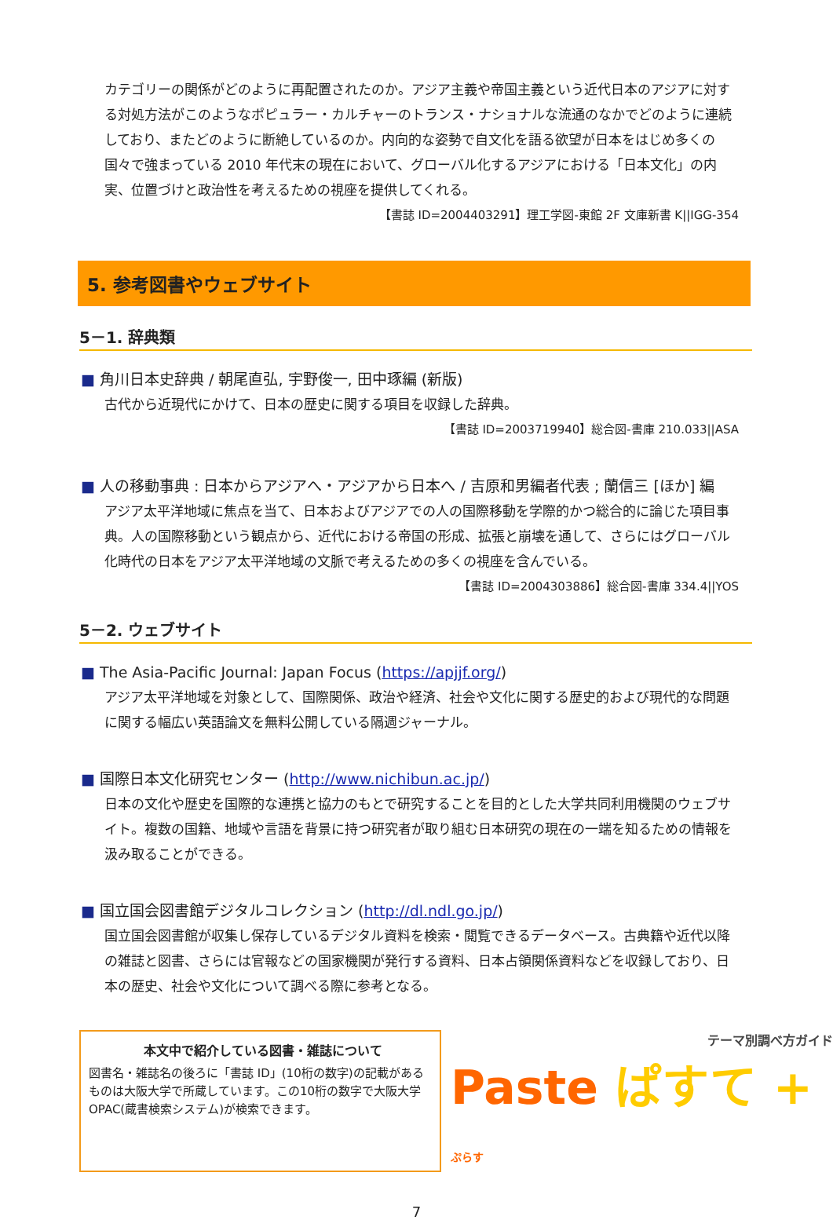カテゴリーの関係がどのように再配置されたのか。アジア主義や帝国主義という近代日本のアジアに対する対処方法がこのようなポピュラー・カルチャーのトランス・ナショナルな流通のなかでどのように連続しており、またどのように断絶しているのか。内向的な姿勢で自文化を語る欲望が日本をはじめ多くの国々で強まっている 2010 年代末の現在において、グローバル化するアジアにおける「日本文化」の内実、位置づけと政治性を考えるための視座を提供してくれる。
【書誌 ID=2004403291】理工学図-東館 2F 文庫新書 K||IGG-354
5. 参考図書やウェブサイト
5－1. 辞典類
■ 角川日本史辞典 / 朝尾直弘, 宇野俊一, 田中琢編 (新版)
古代から近現代にかけて、日本の歴史に関する項目を収録した辞典。
【書誌 ID=2003719940】総合図-書庫 210.033||ASA
■ 人の移動事典 : 日本からアジアへ・アジアから日本へ / 吉原和男編者代表 ; 蘭信三 [ほか] 編
アジア太平洋地域に焦点を当て、日本およびアジアでの人の国際移動を学際的かつ総合的に論じた項目事典。人の国際移動という観点から、近代における帝国の形成、拡張と崩壊を通して、さらにはグローバル化時代の日本をアジア太平洋地域の文脈で考えるための多くの視座を含んでいる。
【書誌 ID=2004303886】総合図-書庫 334.4||YOS
5－2. ウェブサイト
■ The Asia-Pacific Journal: Japan Focus (https://apjjf.org/)
アジア太平洋地域を対象として、国際関係、政治や経済、社会や文化に関する歴史的および現代的な問題に関する幅広い英語論文を無料公開している隔週ジャーナル。
■ 国際日本文化研究センター (http://www.nichibun.ac.jp/)
日本の文化や歴史を国際的な連携と協力のもとで研究することを目的とした大学共同利用機関のウェブサイト。複数の国籍、地域や言語を背景に持つ研究者が取り組む日本研究の現在の一端を知るための情報を汲み取ることができる。
■ 国立国会図書館デジタルコレクション (http://dl.ndl.go.jp/)
国立国会図書館が収集し保存しているデジタル資料を検索・閲覧できるデータベース。古典籍や近代以降の雑誌と図書、さらには官報などの国家機関が発行する資料、日本占領関係資料などを収録しており、日本の歴史、社会や文化について調べる際に参考となる。
本文中で紹介している図書・雑誌について
図書名・雑誌名の後ろに「書誌 ID」(10桁の数字)の記載があるものは大阪大学で所蔵しています。この10桁の数字で大阪大学 OPAC(蔵書検索システム)が検索できます。
テーマ別調べ方ガイド
Paste ぱすて + ぷらす
7